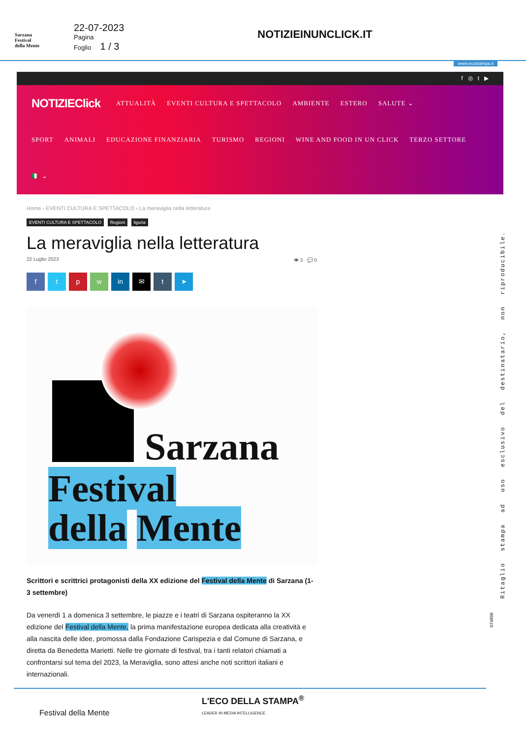Sarzana
Festival
della Mente
22-07-2023
Pagina
Foglio 1 / 3
NOTIZIEINUNCLICK.IT
www.ecostampa.it
f ◎ t ▶
NOTIZIEClick ATTUALITÀ EVENTI CULTURA E SPETTACOLO AMBIENTE ESTERO SALUTE ⌄
SPORT ANIMALI EDUCAZIONE FINANZIARIA TURISMO REGIONI WINE AND FOOD IN UN CLICK TERZO SETTORE
🇮🇹 ⌄
Home › EVENTI CULTURA E SPETTACOLO › La meraviglia nella letteratura
EVENTI CULTURA E SPETTACOLO Regioni liguria
La meraviglia nella letteratura
22 Luglio 2023 👁 3 💬 0
f t p w in ✉ t ➤
Sarzana
Festival
della Mente
Scrittori e scrittrici protagonisti della XX edizione del Festival della Mente di Sarzana (1-3 settembre)
Da venerdì 1 a domenica 3 settembre, le piazze e i teatri di Sarzana ospiteranno la XX edizione del Festival della Mente, la prima manifestazione europea dedicata alla creatività e alla nascita delle idee, promossa dalla Fondazione Carispezia e dal Comune di Sarzana, e diretta da Benedetta Marietti. Nelle tre giornate di festival, tra i tanti relatori chiamati a confrontarsi sul tema del 2023, la Meraviglia, sono attesi anche noti scrittori italiani e internazionali.
Ritaglio stampa ad uso esclusivo del destinatario, non riproducibile.
074898
Festival della Mente
L'ECO DELLA STAMPA<sup>®</sup>
LEADER IN MEDIA INTELLIGENCE